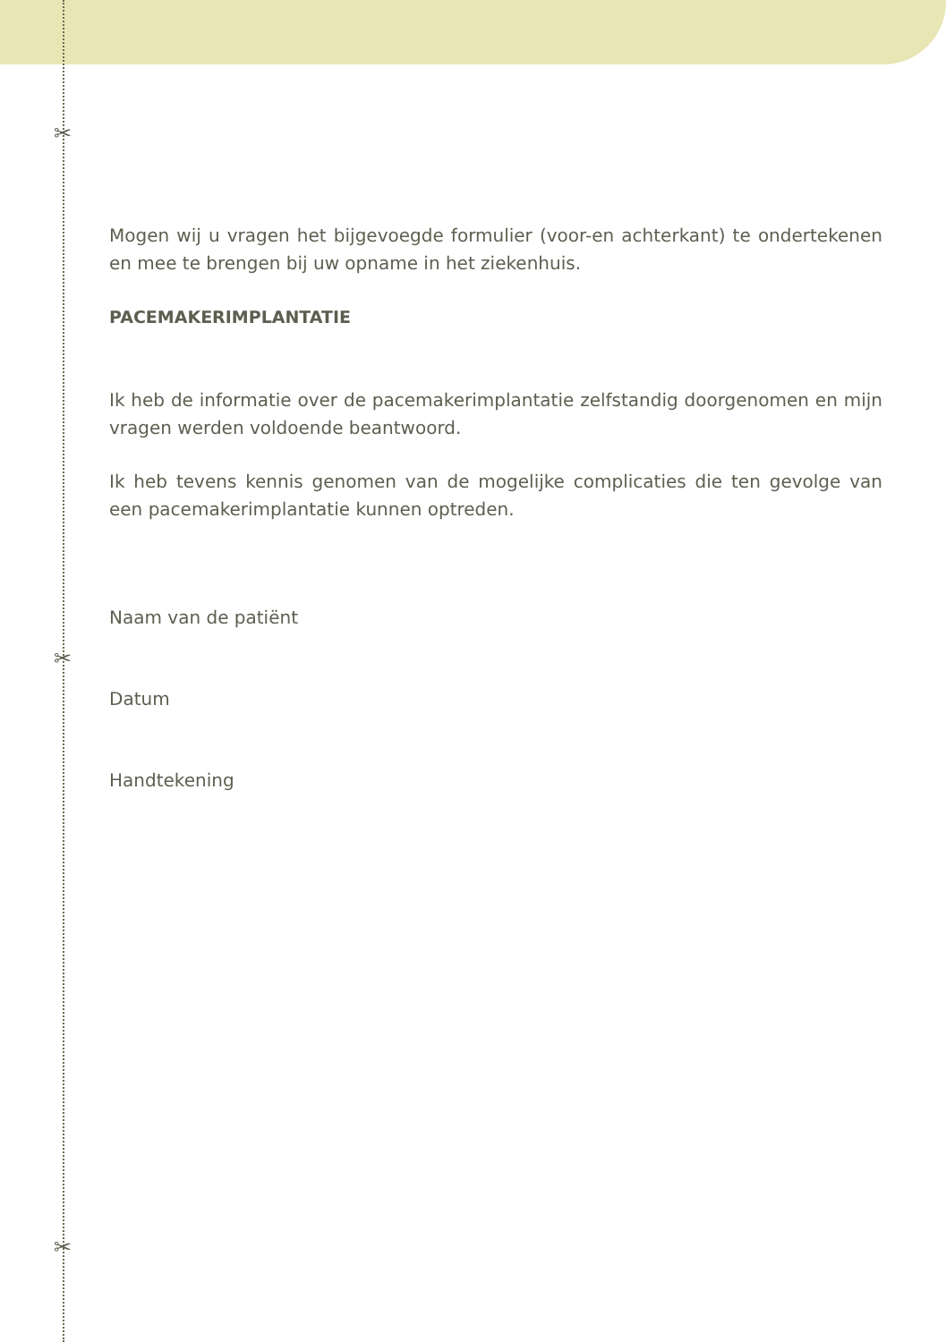✂
✂
✂
Mogen wij u vragen het bijgevoegde formulier (voor-en achterkant) te ondertekenen en mee te brengen bij uw opname in het ziekenhuis.
PACEMAKERIMPLANTATIE
Ik heb de informatie over de pacemakerimplantatie zelfstandig doorgenomen en mijn vragen werden voldoende beantwoord.
Ik heb tevens kennis genomen van de mogelijke complicaties die ten gevolge van een pacemakerimplantatie kunnen optreden.
Naam van de patiënt
Datum
Handtekening